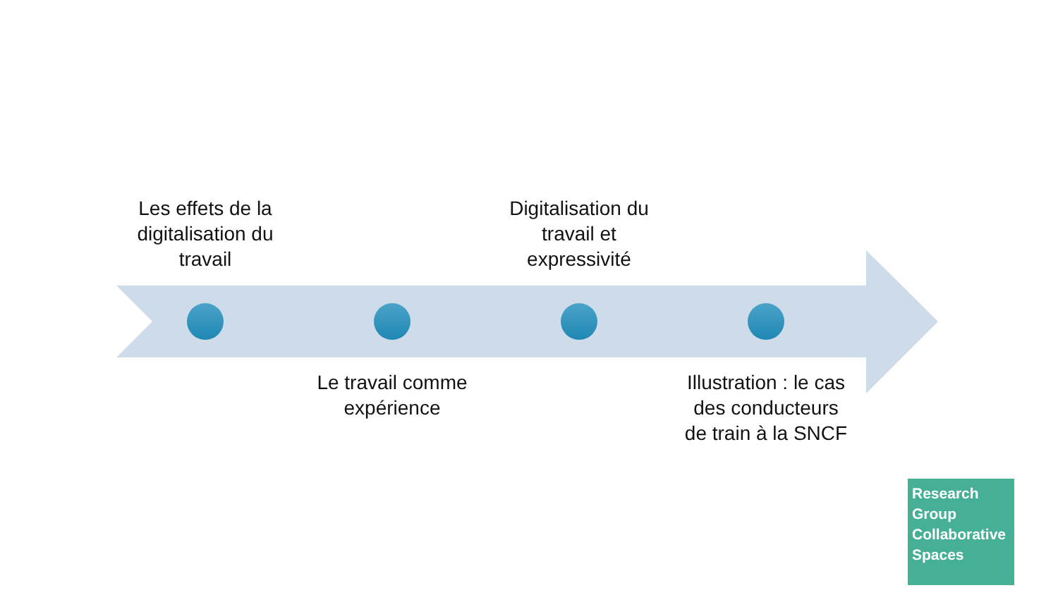Les effets de la digitalisation du travail
Le travail comme expérience
Digitalisation du travail et expressivité
Illustration : le cas des conducteurs de train à la SNCF
Research
Group
Collaborative
Spaces